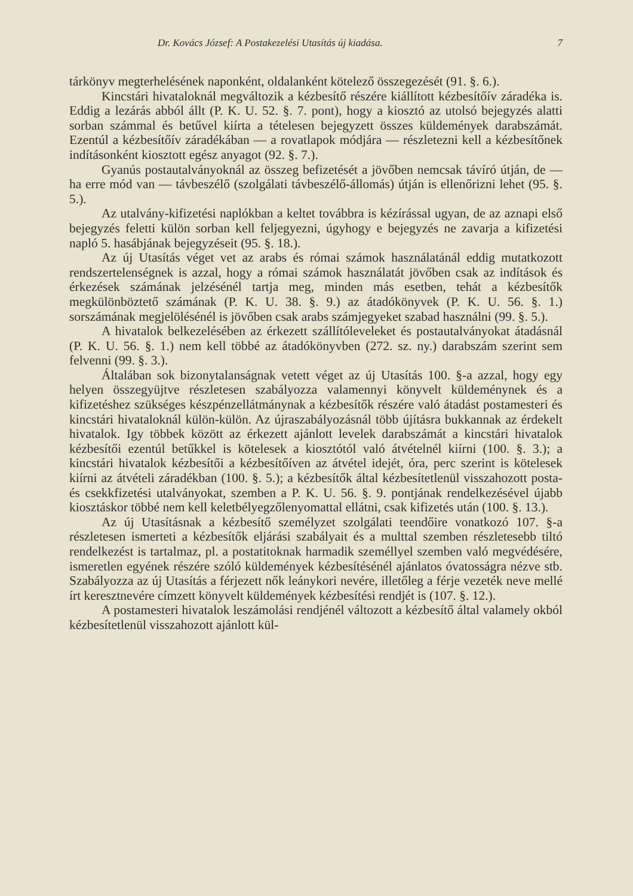Dr. Kovács József: A Postakezelési Utasítás új kiadása. 7
tárkönyv megterhelésének naponként, oldalanként kötelező összegezését (91. §. 6.).
Kincstári hivataloknál megváltozik a kézbesítő részére kiállított kézbesítőív záradéka is. Eddig a lezárás abból állt (P. K. U. 52. §. 7. pont), hogy a kiosztó az utolsó bejegyzés alatti sorban számmal és betűvel kiírta a tételesen bejegyzett összes küldemények darabszámát. Ezentúl a kézbesítőív záradékában — a rovatlapok módjára — részletezni kell a kézbesítőnek indításonként kiosztott egész anyagot (92. §. 7.).
Gyanús postautalványoknál az összeg befizetését a jövőben nemcsak távíró útján, de — ha erre mód van — távbeszélő (szolgálati távbeszélő-állomás) útján is ellenőrizni lehet (95. §. 5.).
Az utalvány-kifizetési naplókban a keltet továbbra is kézírással ugyan, de az aznapi első bejegyzés feletti külön sorban kell feljegyezni, úgyhogy e bejegyzés ne zavarja a kifizetési napló 5. hasábjának bejegyzéseit (95. §. 18.).
Az új Utasítás véget vet az arabs és római számok használatánál eddig mutatkozott rendszertelenségnek is azzal, hogy a római számok használatát jövőben csak az indítások és érkezések számának jelzésénél tartja meg, minden más esetben, tehát a kézbesítők megkülönböztető számának (P. K. U. 38. §. 9.) az átadókönyvek (P. K. U. 56. §. 1.) sorszámának megjelölésénél is jövőben csak arabs számjegyeket szabad használni (99. §. 5.).
A hivatalok belkezelésében az érkezett szállítóleveleket és postautalványokat átadásnál (P. K. U. 56. §. 1.) nem kell többé az átadókönyvben (272. sz. ny.) darabszám szerint sem felvenni (99. §. 3.).
Általában sok bizonytalanságnak vetett véget az új Utasítás 100. §-a azzal, hogy egy helyen összegyüjtve részletesen szabályozza valamennyi könyvelt küldeménynek és a kifizetéshez szükséges készpénzellátmánynak a kézbesítők részére való átadást postamesteri és kincstári hivataloknál külön-külön. Az újraszabályozásnál több újításra bukkannak az érdekelt hivatalok. Igy többek között az érkezett ajánlott levelek darabszámát a kincstári hivatalok kézbesítői ezentúl betűkkel is kötelesek a kiosztótól való átvételnél kiírni (100. §. 3.); a kincstári hivatalok kézbesítői a kézbesítőíven az átvétel idejét, óra, perc szerint is kötelesek kiírni az átvételi záradékban (100. §. 5.); a kézbesítők által kézbesítetlenül visszahozott posta- és csekkfizetési utalványokat, szemben a P. K. U. 56. §. 9. pontjának rendelkezésével újabb kiosztáskor többé nem kell keletbélyegzőlenyomattal ellátni, csak kifizetés után (100. §. 13.).
Az új Utasításnak a kézbesítő személyzet szolgálati teendőire vonatkozó 107. §-a részletesen ismerteti a kézbesítők eljárási szabályait és a multtal szemben részletesebb tiltó rendelkezést is tartalmaz, pl. a postatitoknak harmadik személlyel szemben való megvédésére, ismeretlen egyének részére szóló küldemények kézbesítésénél ajánlatos óvatosságra nézve stb. Szabályozza az új Utasítás a férjezett nők leánykori nevére, illetőleg a férje vezeték neve mellé írt keresztnevére címzett könyvelt küldemények kézbesítési rendjét is (107. §. 12.).
A postamesteri hivatalok leszámolási rendjénél változott a kézbesítő által valamely okból kézbesítetlenül visszahozott ajánlott kül-